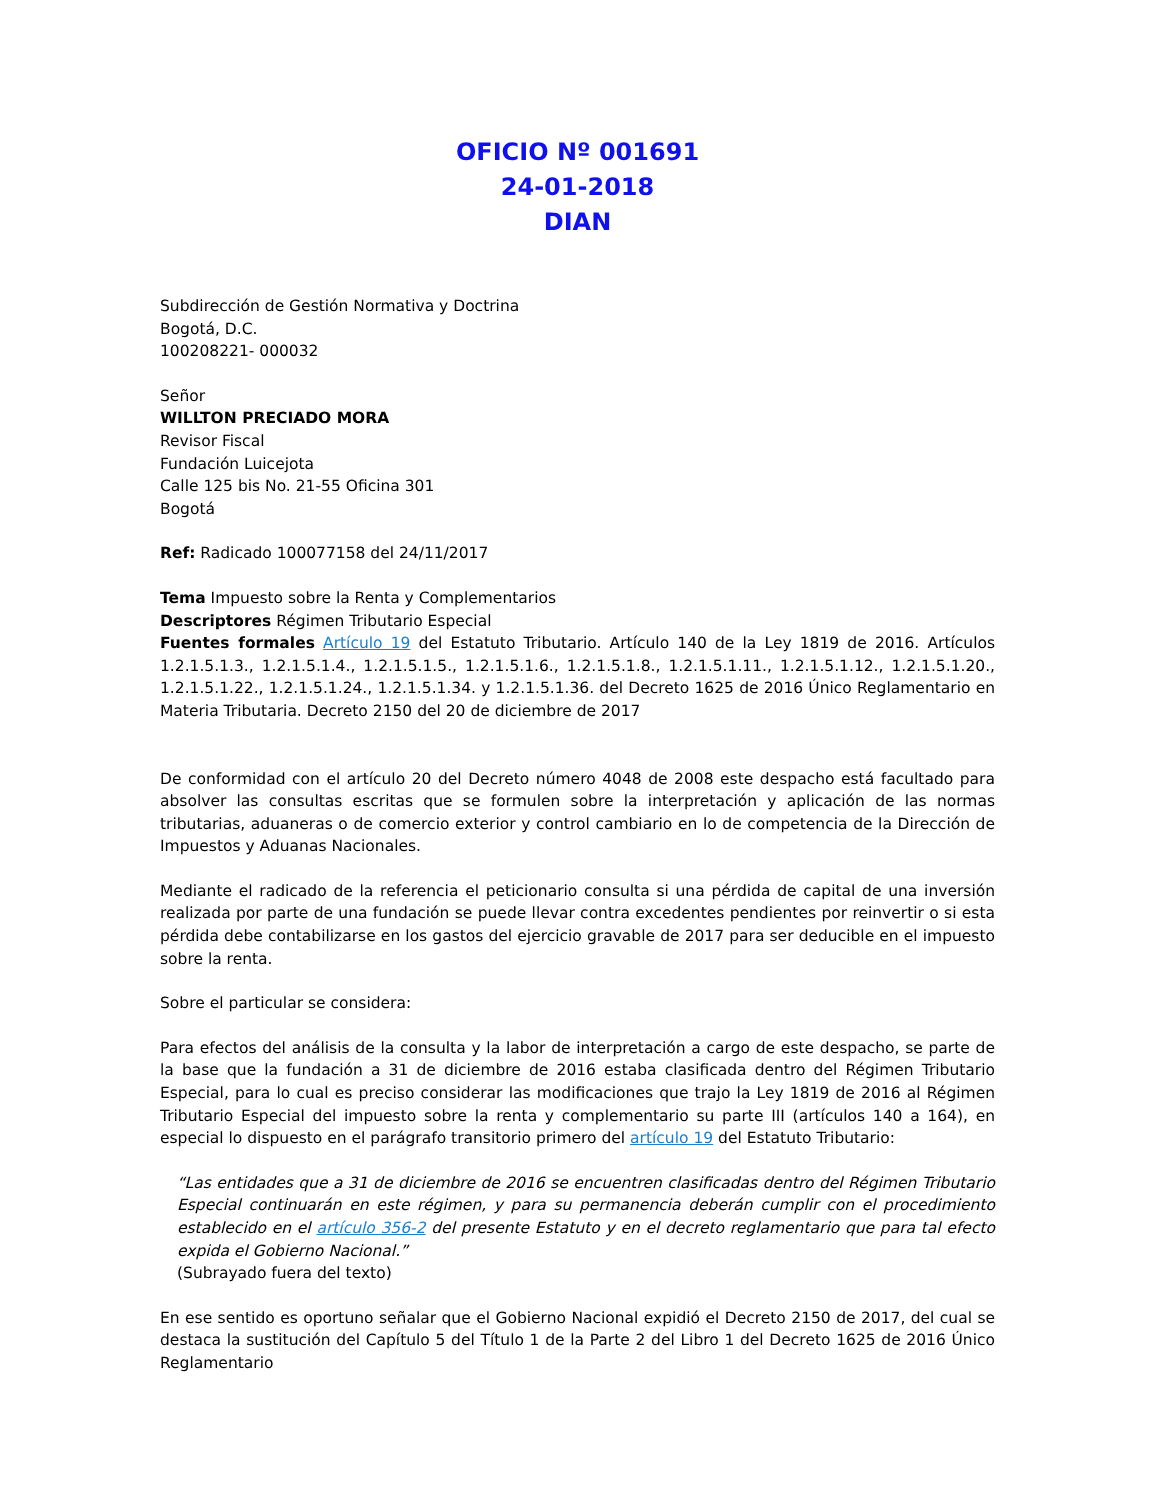OFICIO Nº 001691
24-01-2018
DIAN
Subdirección de Gestión Normativa y Doctrina
Bogotá, D.C.
100208221- 000032
Señor
WILLTON PRECIADO MORA
Revisor Fiscal
Fundación Luicejota
Calle 125 bis No. 21-55 Oficina 301
Bogotá
Ref: Radicado 100077158 del 24/11/2017
Tema Impuesto sobre la Renta y Complementarios
Descriptores Régimen Tributario Especial
Fuentes formales Artículo 19 del Estatuto Tributario. Artículo 140 de la Ley 1819 de 2016. Artículos 1.2.1.5.1.3., 1.2.1.5.1.4., 1.2.1.5.1.5., 1.2.1.5.1.6., 1.2.1.5.1.8., 1.2.1.5.1.11., 1.2.1.5.1.12., 1.2.1.5.1.20., 1.2.1.5.1.22., 1.2.1.5.1.24., 1.2.1.5.1.34. y 1.2.1.5.1.36. del Decreto 1625 de 2016 Único Reglamentario en Materia Tributaria. Decreto 2150 del 20 de diciembre de 2017
De conformidad con el artículo 20 del Decreto número 4048 de 2008 este despacho está facultado para absolver las consultas escritas que se formulen sobre la interpretación y aplicación de las normas tributarias, aduaneras o de comercio exterior y control cambiario en lo de competencia de la Dirección de Impuestos y Aduanas Nacionales.
Mediante el radicado de la referencia el peticionario consulta si una pérdida de capital de una inversión realizada por parte de una fundación se puede llevar contra excedentes pendientes por reinvertir o si esta pérdida debe contabilizarse en los gastos del ejercicio gravable de 2017 para ser deducible en el impuesto sobre la renta.
Sobre el particular se considera:
Para efectos del análisis de la consulta y la labor de interpretación a cargo de este despacho, se parte de la base que la fundación a 31 de diciembre de 2016 estaba clasificada dentro del Régimen Tributario Especial, para lo cual es preciso considerar las modificaciones que trajo la Ley 1819 de 2016 al Régimen Tributario Especial del impuesto sobre la renta y complementario su parte III (artículos 140 a 164), en especial lo dispuesto en el parágrafo transitorio primero del artículo 19 del Estatuto Tributario:
“Las entidades que a 31 de diciembre de 2016 se encuentren clasificadas dentro del Régimen Tributario Especial continuarán en este régimen, y para su permanencia deberán cumplir con el procedimiento establecido en el artículo 356-2 del presente Estatuto y en el decreto reglamentario que para tal efecto expida el Gobierno Nacional.”
(Subrayado fuera del texto)
En ese sentido es oportuno señalar que el Gobierno Nacional expidió el Decreto 2150 de 2017, del cual se destaca la sustitución del Capítulo 5 del Título 1 de la Parte 2 del Libro 1 del Decreto 1625 de 2016 Único Reglamentario